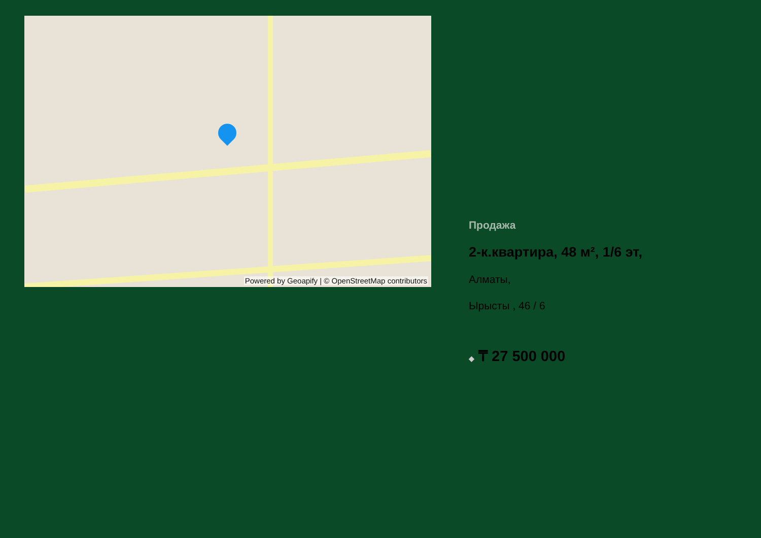Powered by Geoapify | © OpenStreetMap contributors
Продажа
2-к.квартира, 48 м², 1/6 эт,
Алматы,
Ырысты , 46 / 6
◆ ₸ 27 500 000